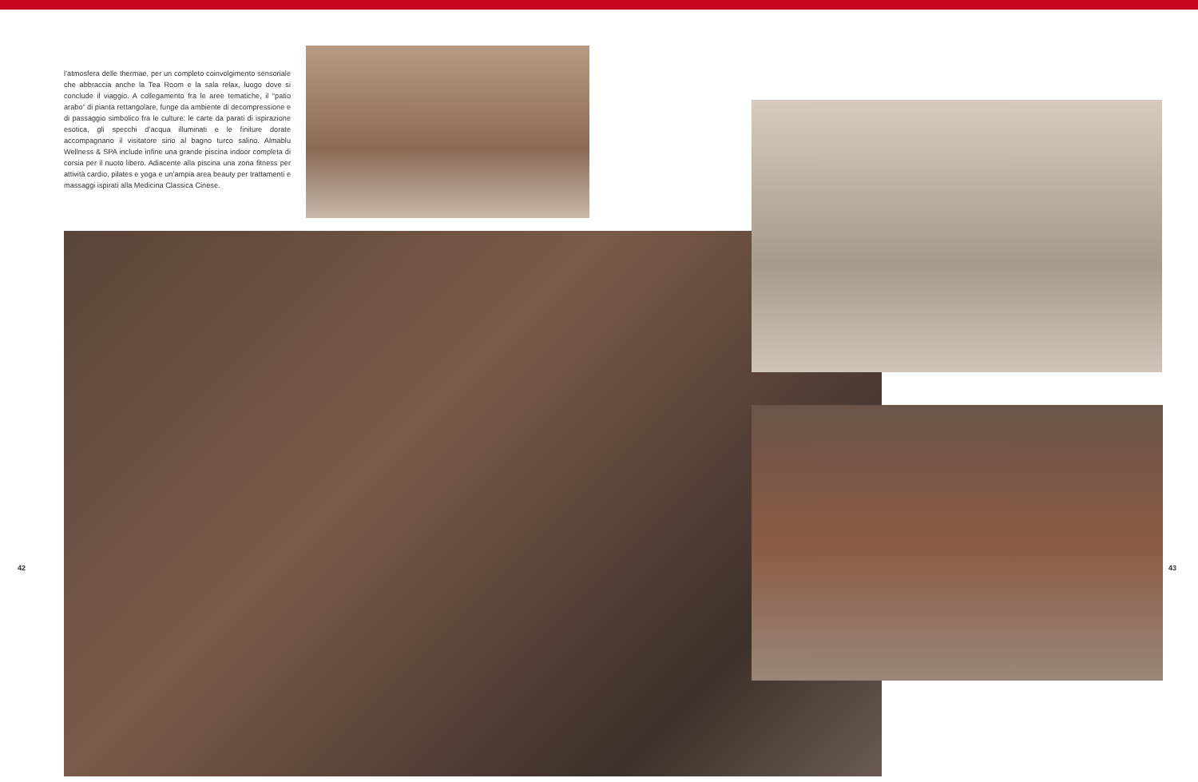l’atmosfera delle thermae, per un completo coinvolgimento sensoriale che abbraccia anche la Tea Room e la sala relax, luogo dove si conclude il viaggio. A collegamento fra le aree tematiche, il “patio arabo” di pianta rettangolare, funge da ambiente di decompressione e di passaggio simbolico fra le culture: le carte da parati di ispirazione esotica, gli specchi d’acqua illuminati e le finiture dorate accompagnano il visitatore sino al bagno turco salino. Almablu Wellness & SPA include infine una grande piscina indoor completa di corsia per il nuoto libero. Adiacente alla piscina una zona fitness per attività cardio, pilates e yoga e un’ampia area beauty per trattamenti e massaggi ispirati alla Medicina Classica Cinese.
42 43